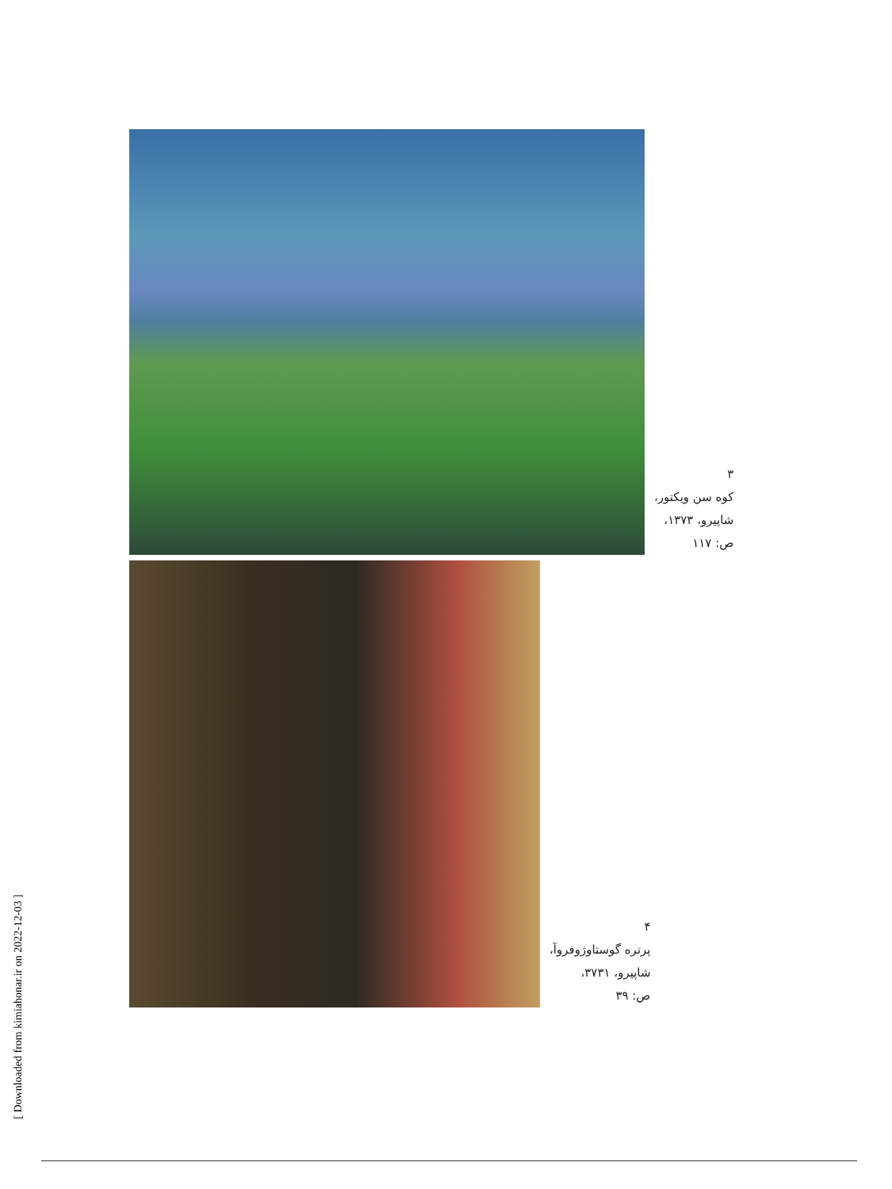٣
کوه سن ویکتور،
شاپیرو، ١٣٧٣،
ص: ١١٧
۴
پرتره گوستاوژوفروآ،
شاپیرو، ٣٧٣١،
ص: ٣٩
[ Downloaded from kimiahonar.ir on 2022-12-03 ]